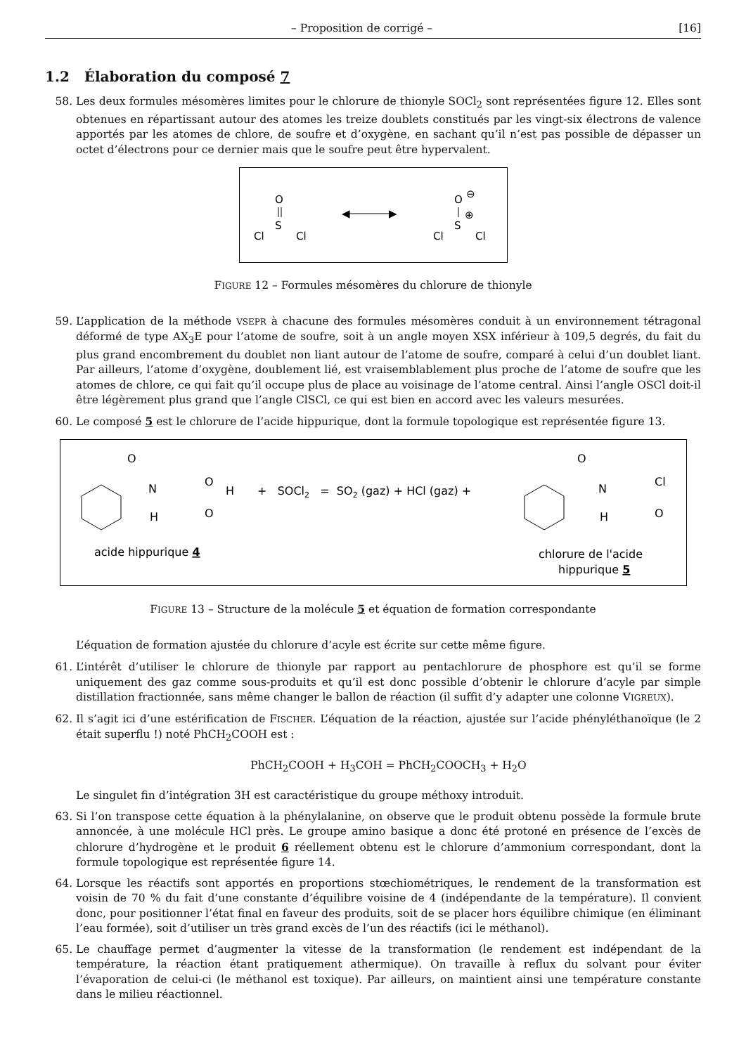– Proposition de corrigé – [16]
1.2 Élaboration du composé 7
58. Les deux formules mésomères limites pour le chlorure de thionyle SOCl<sub>2</sub> sont représentées figure 12. Elles sont obtenues en répartissant autour des atomes les treize doublets constitués par les vingt-six électrons de valence apportés par les atomes de chlore, de soufre et d’oxygène, en sachant qu’il n’est pas possible de dépasser un octet d’électrons pour ce dernier mais que le soufre peut être hypervalent.
O
S
Cl
Cl
◀
▶
O
⊖
S
⊕
Cl
Cl
FIGURE 12 – Formules mésomères du chlorure de thionyle
59. L’application de la méthode VSEPR à chacune des formules mésomères conduit à un environnement tétragonal déformé de type AX<sub>3</sub>E pour l’atome de soufre, soit à un angle moyen XSX inférieur à 109,5 degrés, du fait du plus grand encombrement du doublet non liant autour de l’atome de soufre, comparé à celui d’un doublet liant. Par ailleurs, l’atome d’oxygène, doublement lié, est vraisemblablement plus proche de l’atome de soufre que les atomes de chlore, ce qui fait qu’il occupe plus de place au voisinage de l’atome central. Ainsi l’angle OSCl doit-il être légèrement plus grand que l’angle ClSCl, ce qui est bien en accord avec les valeurs mesurées.
60. Le composé 5 est le chlorure de l’acide hippurique, dont la formule topologique est représentée figure 13.
O
N
H
O
O
H
+ SOCl2 = SO2 (gaz) + HCl (gaz) +
O
N
H
O
Cl
acide hippurique 4
chlorure de l'acide
hippurique 5
FIGURE 13 – Structure de la molécule 5 et équation de formation correspondante
L’équation de formation ajustée du chlorure d’acyle est écrite sur cette même figure.
61. L’intérêt d’utiliser le chlorure de thionyle par rapport au pentachlorure de phosphore est qu’il se forme uniquement des gaz comme sous-produits et qu’il est donc possible d’obtenir le chlorure d’acyle par simple distillation fractionnée, sans même changer le ballon de réaction (il suffit d’y adapter une colonne VIGREUX).
62. Il s’agit ici d’une estérification de FISCHER. L’équation de la réaction, ajustée sur l’acide phényléthanoïque (le 2 était superflu !) noté PhCH<sub>2</sub>COOH est :
PhCH<sub>2</sub>COOH + H<sub>3</sub>COH = PhCH<sub>2</sub>COOCH<sub>3</sub> + H<sub>2</sub>O
Le singulet fin d’intégration 3H est caractéristique du groupe méthoxy introduit.
63. Si l’on transpose cette équation à la phénylalanine, on observe que le produit obtenu possède la formule brute annoncée, à une molécule HCl près. Le groupe amino basique a donc été protoné en présence de l’excès de chlorure d’hydrogène et le produit 6 réellement obtenu est le chlorure d’ammonium correspondant, dont la formule topologique est représentée figure 14.
64. Lorsque les réactifs sont apportés en proportions stœchiométriques, le rendement de la transformation est voisin de 70 % du fait d’une constante d’équilibre voisine de 4 (indépendante de la température). Il convient donc, pour positionner l’état final en faveur des produits, soit de se placer hors équilibre chimique (en éliminant l’eau formée), soit d’utiliser un très grand excès de l’un des réactifs (ici le méthanol).
65. Le chauffage permet d’augmenter la vitesse de la transformation (le rendement est indépendant de la température, la réaction étant pratiquement athermique). On travaille à reflux du solvant pour éviter l’évaporation de celui-ci (le méthanol est toxique). Par ailleurs, on maintient ainsi une température constante dans le milieu réactionnel.